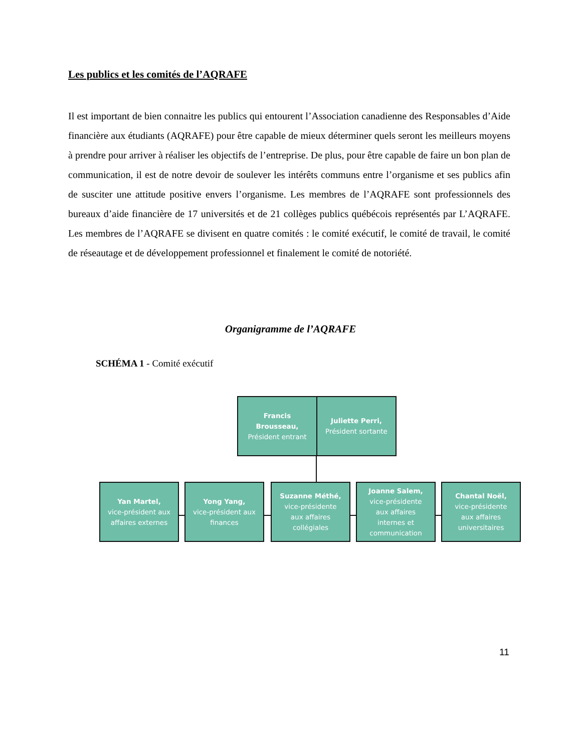Les publics et les comités de l’AQRAFE
Il est important de bien connaitre les publics qui entourent l’Association canadienne des Responsables d’Aide financière aux étudiants (AQRAFE) pour être capable de mieux déterminer quels seront les meilleurs moyens à prendre pour arriver à réaliser les objectifs de l’entreprise. De plus, pour être capable de faire un bon plan de communication, il est de notre devoir de soulever les intérêts communs entre l’organisme et ses publics afin de susciter une attitude positive envers l’organisme. Les membres de l’AQRAFE sont professionnels des bureaux d’aide financière de 17 universités et de 21 collèges publics québécois représentés par L’AQRAFE. Les membres de l’AQRAFE se divisent en quatre comités : le comité exécutif, le comité de travail, le comité de réseautage et de développement professionnel et finalement le comité de notoriété.
Organigramme de l’AQRAFE
SCHÉMA 1 - Comité exécutif
Francis
Brousseau,
Président entrant
Juliette Perri,
Président sortante
Yan Martel,
vice-président aux
affaires externes
Yong Yang,
vice-président aux
finances
Suzanne Méthé,
vice-présidente
aux affaires
collégiales
Joanne Salem,
vice-présidente
aux affaires
internes et
communication
Chantal Noël,
vice-présidente
aux affaires
universitaires
11